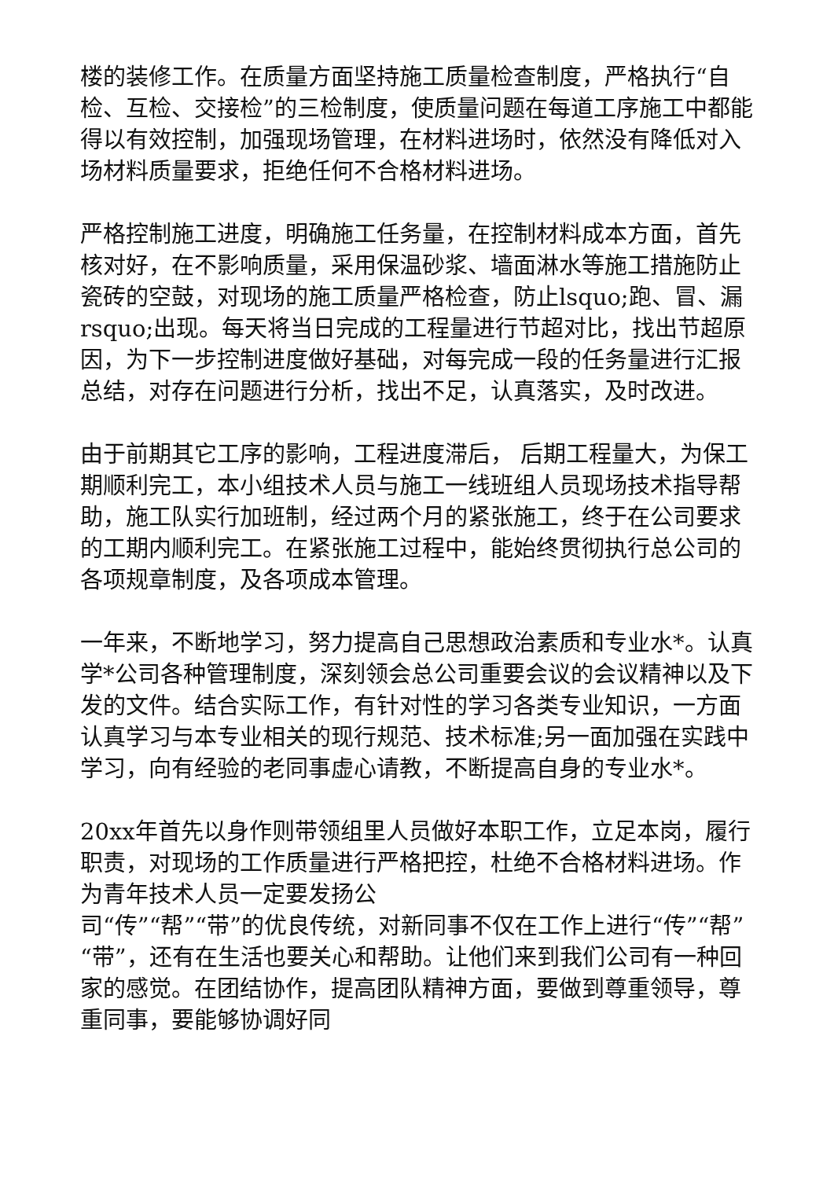楼的装修工作。在质量方面坚持施工质量检查制度，严格执行“自检、互检、交接检”的三检制度，使质量问题在每道工序施工中都能得以有效控制，加强现场管理，在材料进场时，依然没有降低对入场材料质量要求，拒绝任何不合格材料进场。
严格控制施工进度，明确施工任务量，在控制材料成本方面，首先核对好，在不影响质量，采用保温砂浆、墙面淋水等施工措施防止瓷砖的空鼓，对现场的施工质量严格检查，防止lsquo;跑、冒、漏rsquo;出现。每天将当日完成的工程量进行节超对比，找出节超原因，为下一步控制进度做好基础，对每完成一段的任务量进行汇报总结，对存在问题进行分析，找出不足，认真落实，及时改进。
由于前期其它工序的影响，工程进度滞后， 后期工程量大，为保工期顺利完工，本小组技术人员与施工一线班组人员现场技术指导帮助，施工队实行加班制，经过两个月的紧张施工，终于在公司要求的工期内顺利完工。在紧张施工过程中，能始终贯彻执行总公司的各项规章制度，及各项成本管理。
一年来，不断地学习，努力提高自己思想政治素质和专业水*。认真学*公司各种管理制度，深刻领会总公司重要会议的会议精神以及下发的文件。结合实际工作，有针对性的学习各类专业知识，一方面认真学习与本专业相关的现行规范、技术标准;另一面加强在实践中学习，向有经验的老同事虚心请教，不断提高自身的专业水*。
20xx年首先以身作则带领组里人员做好本职工作，立足本岗，履行职责，对现场的工作质量进行严格把控，杜绝不合格材料进场。作为青年技术人员一定要发扬公
司“传”“帮”“带”的优良传统，对新同事不仅在工作上进行“传”“帮”“带”，还有在生活也要关心和帮助。让他们来到我们公司有一种回家的感觉。在团结协作，提高团队精神方面，要做到尊重领导，尊重同事，要能够协调好同